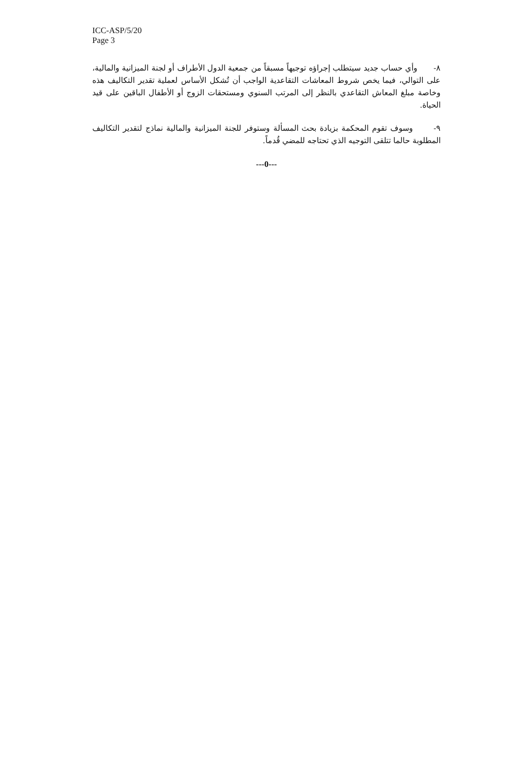ICC-ASP/5/20
Page 3
٨- وأي حساب جديد سيتطلب إجراؤه توجيهاً مسبقاً من جمعية الدول الأطراف أو لجنة الميزانية والمالية، على التوالي، فيما يخص شروط المعاشات التقاعدية الواجب أن تُشكل الأساس لعملية تقدير التكاليف هذه وخاصة مبلغ المعاش التقاعدي بالنظر إلى المرتب السنوي ومستحقات الزوج أو الأطفال الباقين على قيد الحياة.
٩- وسوف تقوم المحكمة بزيادة بحث المسألة وستوفر للجنة الميزانية والمالية نماذج لتقدير التكاليف المطلوبة حالما تتلقى التوجيه الذي تحتاجه للمضي قُدماً.
---0---